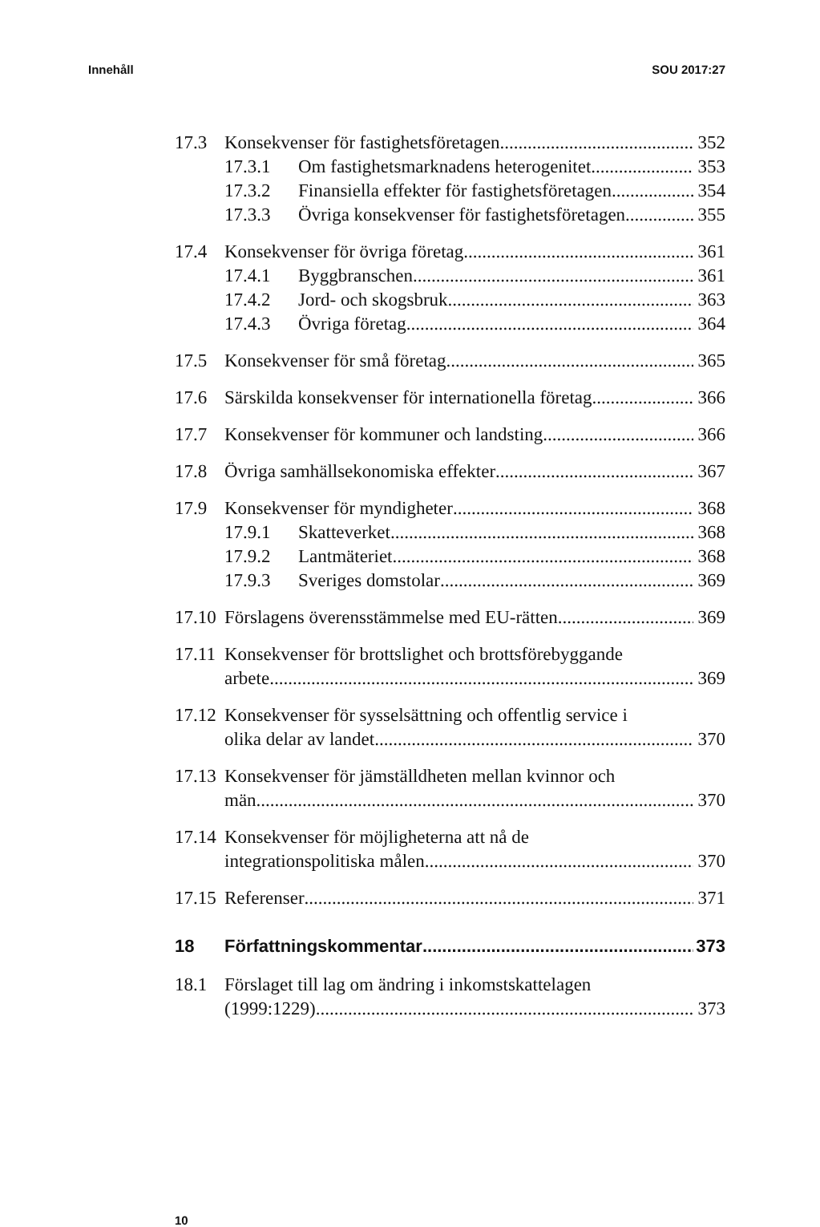Innehåll SOU 2017:27
17.3 Konsekvenser för fastighetsföretagen 352
17.3.1 Om fastighetsmarknadens heterogenitet 353
17.3.2 Finansiella effekter för fastighetsföretagen 354
17.3.3 Övriga konsekvenser för fastighetsföretagen 355
17.4 Konsekvenser för övriga företag 361
17.4.1 Byggbranschen 361
17.4.2 Jord- och skogsbruk 363
17.4.3 Övriga företag 364
17.5 Konsekvenser för små företag 365
17.6 Särskilda konsekvenser för internationella företag 366
17.7 Konsekvenser för kommuner och landsting 366
17.8 Övriga samhällsekonomiska effekter 367
17.9 Konsekvenser för myndigheter 368
17.9.1 Skatteverket 368
17.9.2 Lantmäteriet 368
17.9.3 Sveriges domstolar 369
17.10 Förslagens överensstämmelse med EU-rätten 369
17.11 Konsekvenser för brottslighet och brottsförebyggande
arbete 369
17.12 Konsekvenser för sysselsättning och offentlig service i
olika delar av landet 370
17.13 Konsekvenser för jämställdheten mellan kvinnor och
män 370
17.14 Konsekvenser för möjligheterna att nå de
integrationspolitiska målen 370
17.15 Referenser 371
18 Författningskommentar 373
18.1 Förslaget till lag om ändring i inkomstskattelagen
(1999:1229) 373
10